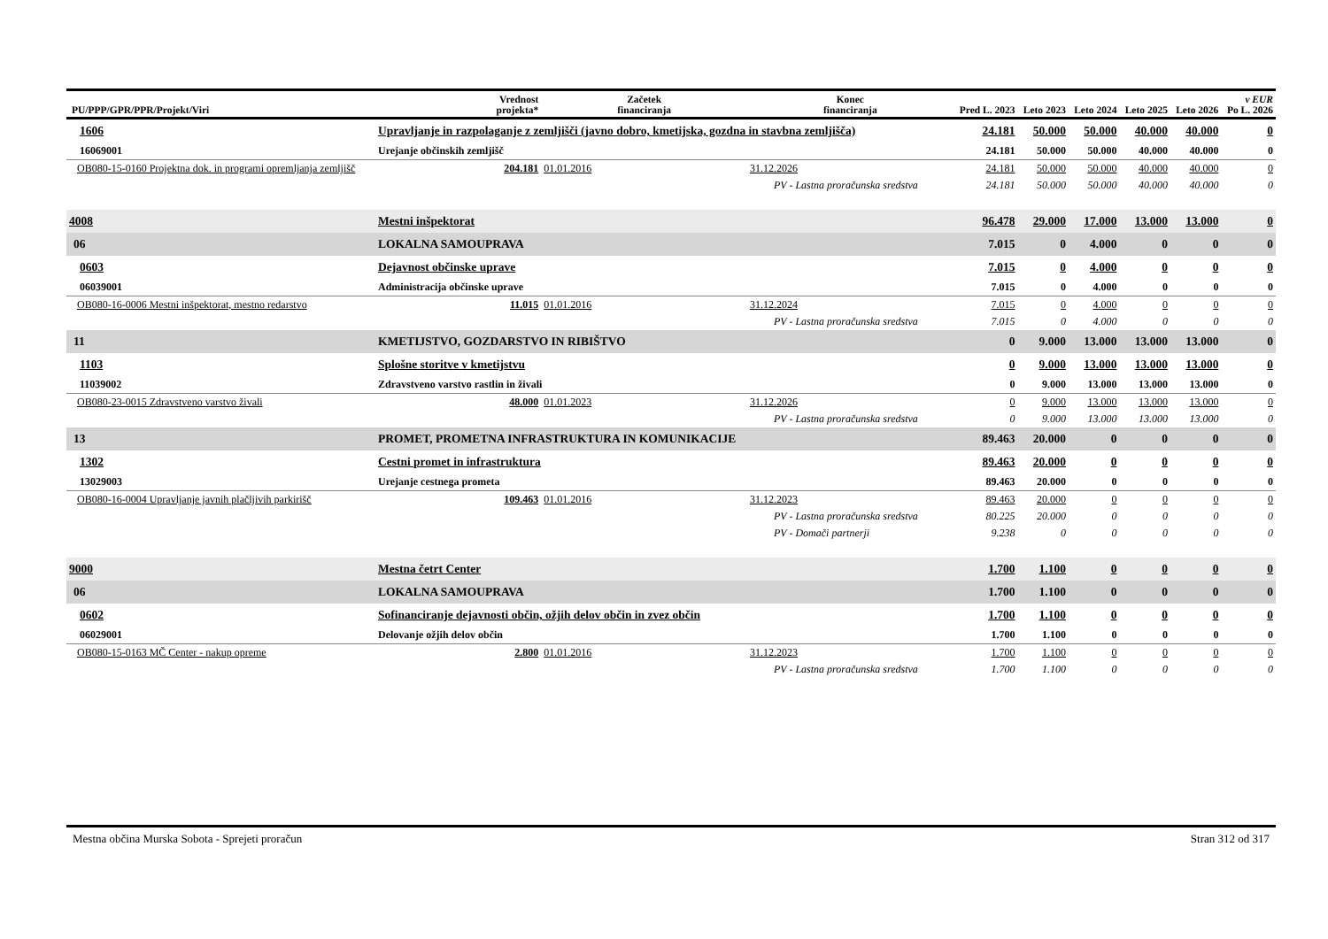| PU/PPP/GPR/PPR/Projekt/Viri | | Vrednost projekta* | Začetek financiranja | Konec financiranja | Pred L. 2023 | Leto 2023 | Leto 2024 | Leto 2025 | Leto 2026 | v EUR Po L. 2026 |
| --- | --- | --- | --- | --- | --- | --- | --- | --- | --- | --- |
| 1606 | Upravljanje in razpolaganje z zemljišči (javno dobro, kmetijska, gozdna in stavbna zemljišča) | | | | 24.181 | 50.000 | 50.000 | 40.000 | 40.000 | 0 |
| 16069001 | Urejanje občinskih zemljišč | | | | 24.181 | 50.000 | 50.000 | 40.000 | 40.000 | 0 |
| OB080-15-0160 Projektna dok. in programi opremljanja zemljišč | | 204.181 | 01.01.2016 | 31.12.2026 | 24.181 | 50.000 | 50.000 | 40.000 | 40.000 | 0 |
| | PV - Lastna proračunska sredstva | | | | 24.181 | 50.000 | 50.000 | 40.000 | 40.000 | 0 |
| 4008 | Mestni inšpektorat | | | | 96.478 | 29.000 | 17.000 | 13.000 | 13.000 | 0 |
| 06 | LOKALNA SAMOUPRAVA | | | | 7.015 | 0 | 4.000 | 0 | 0 | 0 |
| 0603 | Dejavnost občinske uprave | | | | 7.015 | 0 | 4.000 | 0 | 0 | 0 |
| 06039001 | Administracija občinske uprave | | | | 7.015 | 0 | 4.000 | 0 | 0 | 0 |
| OB080-16-0006 Mestni inšpektorat, mestno redarstvo | | 11.015 | 01.01.2016 | 31.12.2024 | 7.015 | 0 | 4.000 | 0 | 0 | 0 |
| | PV - Lastna proračunska sredstva | | | | 7.015 | 0 | 4.000 | 0 | 0 | 0 |
| 11 | KMETIJSTVO, GOZDARSTVO IN RIBIŠTVO | | | | 0 | 9.000 | 13.000 | 13.000 | 13.000 | 0 |
| 1103 | Splošne storitve v kmetijstvu | | | | 0 | 9.000 | 13.000 | 13.000 | 13.000 | 0 |
| 11039002 | Zdravstveno varstvo rastlin in živali | | | | 0 | 9.000 | 13.000 | 13.000 | 13.000 | 0 |
| OB080-23-0015 Zdravstveno varstvo živali | | 48.000 | 01.01.2023 | 31.12.2026 | 0 | 9.000 | 13.000 | 13.000 | 13.000 | 0 |
| | PV - Lastna proračunska sredstva | | | | 0 | 9.000 | 13.000 | 13.000 | 13.000 | 0 |
| 13 | PROMET, PROMETNA INFRASTRUKTURA IN KOMUNIKACIJE | | | | 89.463 | 20.000 | 0 | 0 | 0 | 0 |
| 1302 | Cestni promet in infrastruktura | | | | 89.463 | 20.000 | 0 | 0 | 0 | 0 |
| 13029003 | Urejanje cestnega prometa | | | | 89.463 | 20.000 | 0 | 0 | 0 | 0 |
| OB080-16-0004 Upravljanje javnih plačljivih parkirišč | | 109.463 | 01.01.2016 | 31.12.2023 | 89.463 | 20.000 | 0 | 0 | 0 | 0 |
| | PV - Lastna proračunska sredstva | | | | 80.225 | 20.000 | 0 | 0 | 0 | 0 |
| | PV - Domači partnerji | | | | 9.238 | 0 | 0 | 0 | 0 | 0 |
| 9000 | Mestna četrt Center | | | | 1.700 | 1.100 | 0 | 0 | 0 | 0 |
| 06 | LOKALNA SAMOUPRAVA | | | | 1.700 | 1.100 | 0 | 0 | 0 | 0 |
| 0602 | Sofinanciranje dejavnosti občin, ožjih delov občin in zvez občin | | | | 1.700 | 1.100 | 0 | 0 | 0 | 0 |
| 06029001 | Delovanje ožjih delov občin | | | | 1.700 | 1.100 | 0 | 0 | 0 | 0 |
| OB080-15-0163 MČ Center - nakup opreme | | 2.800 | 01.01.2016 | 31.12.2023 | 1.700 | 1.100 | 0 | 0 | 0 | 0 |
| | PV - Lastna proračunska sredstva | | | | 1.700 | 1.100 | 0 | 0 | 0 | 0 |
Mestna občina Murska Sobota - Sprejeti proračun Stran 312 od 317